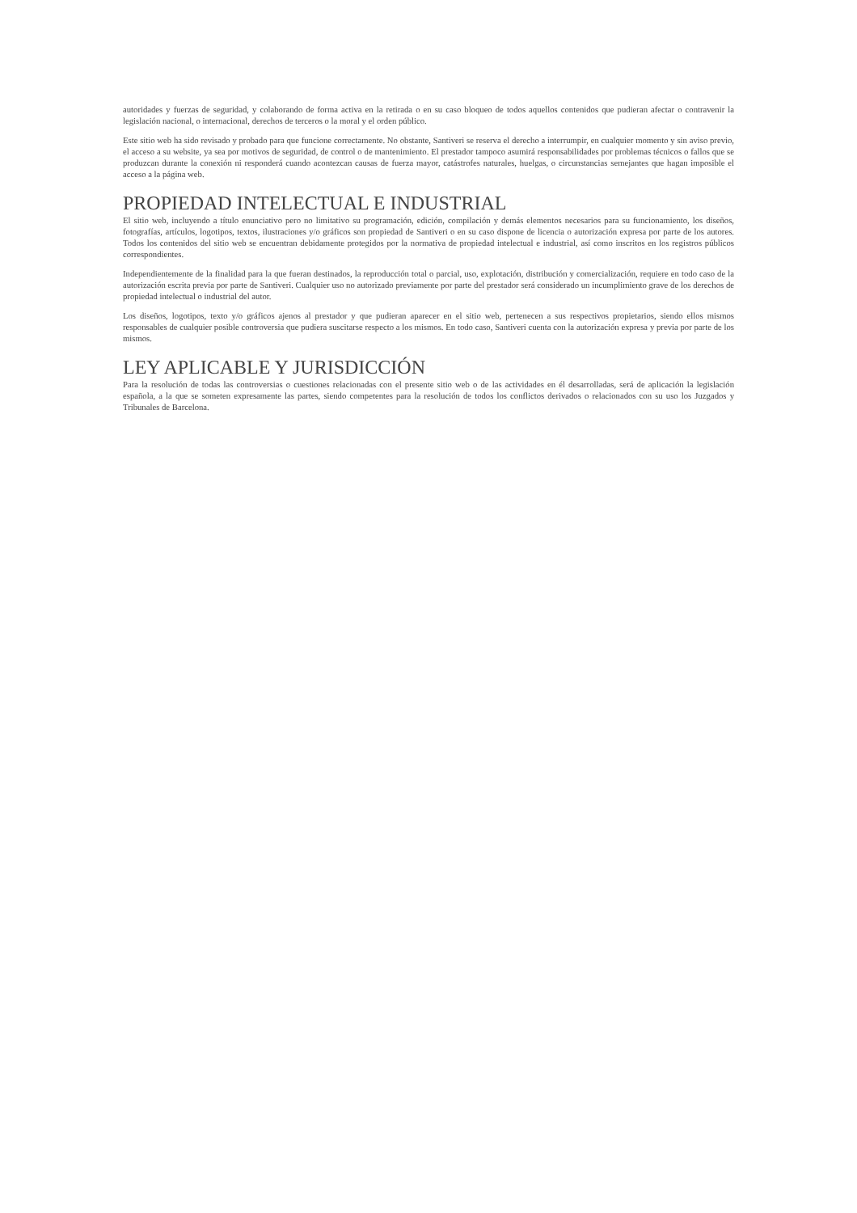autoridades y fuerzas de seguridad, y colaborando de forma activa en la retirada o en su caso bloqueo de todos aquellos contenidos que pudieran afectar o contravenir la legislación nacional, o internacional, derechos de terceros o la moral y el orden público.
Este sitio web ha sido revisado y probado para que funcione correctamente. No obstante, Santiveri se reserva el derecho a interrumpir, en cualquier momento y sin aviso previo, el acceso a su website, ya sea por motivos de seguridad, de control o de mantenimiento. El prestador tampoco asumirá responsabilidades por problemas técnicos o fallos que se produzcan durante la conexión ni responderá cuando acontezcan causas de fuerza mayor, catástrofes naturales, huelgas, o circunstancias semejantes que hagan imposible el acceso a la página web.
PROPIEDAD INTELECTUAL E INDUSTRIAL
El sitio web, incluyendo a título enunciativo pero no limitativo su programación, edición, compilación y demás elementos necesarios para su funcionamiento, los diseños, fotografías, artículos, logotipos, textos, ilustraciones y/o gráficos son propiedad de Santiveri o en su caso dispone de licencia o autorización expresa por parte de los autores. Todos los contenidos del sitio web se encuentran debidamente protegidos por la normativa de propiedad intelectual e industrial, así como inscritos en los registros públicos correspondientes.
Independientemente de la finalidad para la que fueran destinados, la reproducción total o parcial, uso, explotación, distribución y comercialización, requiere en todo caso de la autorización escrita previa por parte de Santiveri. Cualquier uso no autorizado previamente por parte del prestador será considerado un incumplimiento grave de los derechos de propiedad intelectual o industrial del autor.
Los diseños, logotipos, texto y/o gráficos ajenos al prestador y que pudieran aparecer en el sitio web, pertenecen a sus respectivos propietarios, siendo ellos mismos responsables de cualquier posible controversia que pudiera suscitarse respecto a los mismos. En todo caso, Santiveri cuenta con la autorización expresa y previa por parte de los mismos.
LEY APLICABLE Y JURISDICCIÓN
Para la resolución de todas las controversias o cuestiones relacionadas con el presente sitio web o de las actividades en él desarrolladas, será de aplicación la legislación española, a la que se someten expresamente las partes, siendo competentes para la resolución de todos los conflictos derivados o relacionados con su uso los Juzgados y Tribunales de Barcelona.